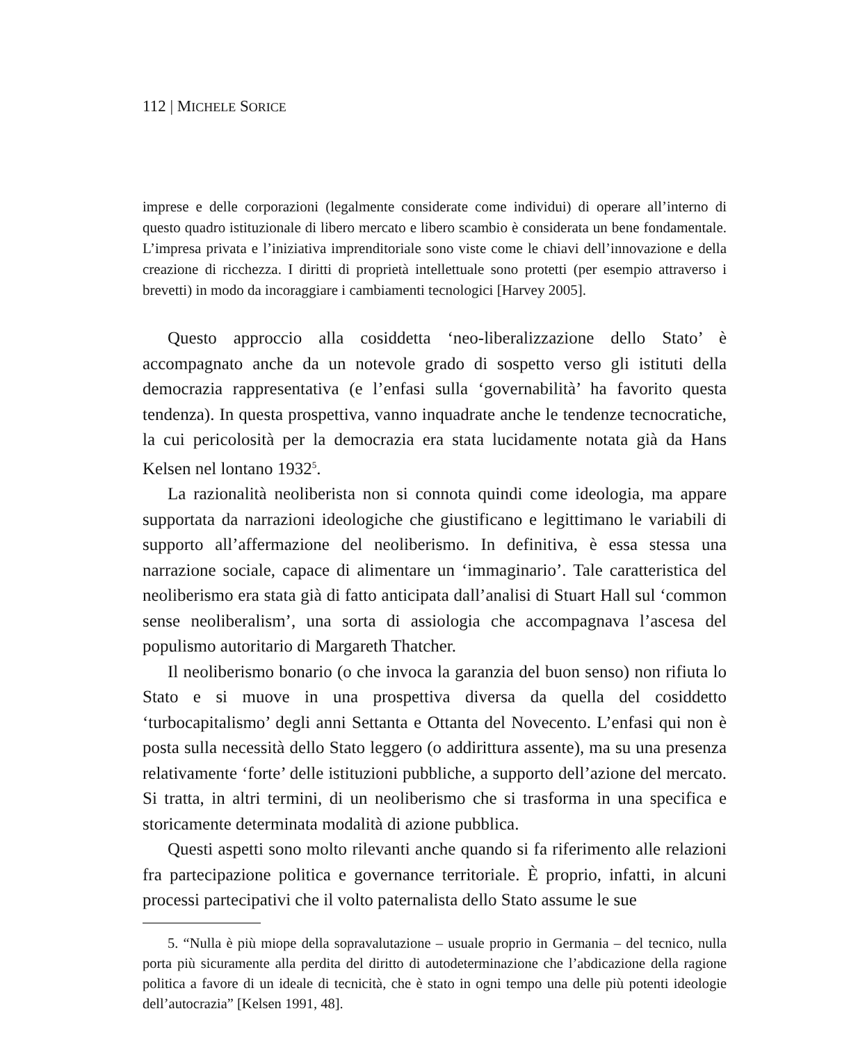112 | MICHELE SORICE
imprese e delle corporazioni (legalmente considerate come individui) di operare all’interno di questo quadro istituzionale di libero mercato e libero scambio è considerata un bene fondamentale. L’impresa privata e l’iniziativa imprenditoriale sono viste come le chiavi dell’innovazione e della creazione di ricchezza. I diritti di proprietà intellettuale sono protetti (per esempio attraverso i brevetti) in modo da incoraggiare i cambiamenti tecnologici [Harvey 2005].
Questo approccio alla cosiddetta ‘neo-liberalizzazione dello Stato’ è accompagnato anche da un notevole grado di sospetto verso gli istituti della democrazia rappresentativa (e l’enfasi sulla ‘governabilità’ ha favorito questa tendenza). In questa prospettiva, vanno inquadrate anche le tendenze tecnocratiche, la cui pericolosità per la democrazia era stata lucidamente notata già da Hans Kelsen nel lontano 1932<sup>5</sup>.
La razionalità neoliberista non si connota quindi come ideologia, ma appare supportata da narrazioni ideologiche che giustificano e legittimano le variabili di supporto all’affermazione del neoliberismo. In definitiva, è essa stessa una narrazione sociale, capace di alimentare un ‘immaginario’. Tale caratteristica del neoliberismo era stata già di fatto anticipata dall’analisi di Stuart Hall sul ‘common sense neoliberalism’, una sorta di assiologia che accompagnava l’ascesa del populismo autoritario di Margareth Thatcher.
Il neoliberismo bonario (o che invoca la garanzia del buon senso) non rifiuta lo Stato e si muove in una prospettiva diversa da quella del cosiddetto ‘turbocapitalismo’ degli anni Settanta e Ottanta del Novecento. L’enfasi qui non è posta sulla necessità dello Stato leggero (o addirittura assente), ma su una presenza relativamente ‘forte’ delle istituzioni pubbliche, a supporto dell’azione del mercato. Si tratta, in altri termini, di un neoliberismo che si trasforma in una specifica e storicamente determinata modalità di azione pubblica.
Questi aspetti sono molto rilevanti anche quando si fa riferimento alle relazioni fra partecipazione politica e governance territoriale. È proprio, infatti, in alcuni processi partecipativi che il volto paternalista dello Stato assume le sue
5. “Nulla è più miope della sopravalutazione – usuale proprio in Germania – del tecnico, nulla porta più sicuramente alla perdita del diritto di autodeterminazione che l’abdicazione della ragione politica a favore di un ideale di tecnicità, che è stato in ogni tempo una delle più potenti ideologie dell’autocrazia” [Kelsen 1991, 48].